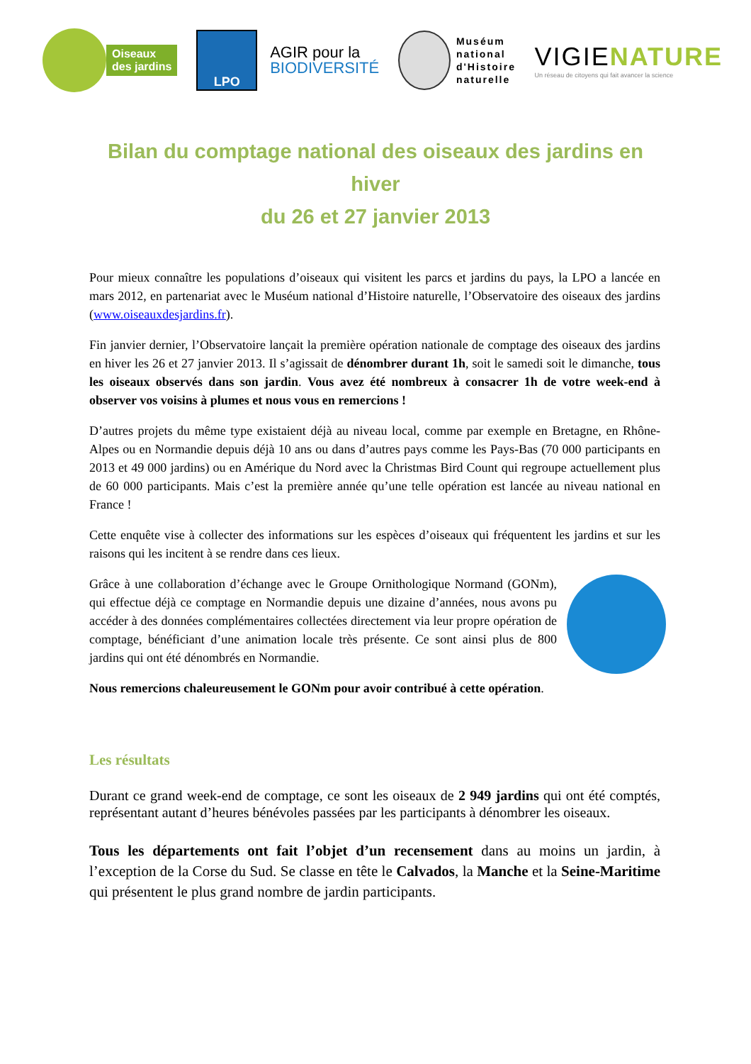Oiseaux
des jardins
LPO
AGIR pour la
BIODIVERSITÉ
Muséum
national
d'Histoire
naturelle
VIGIENATURE
Un réseau de citoyens qui fait avancer la science
Bilan du comptage national des oiseaux des jardins en hiver
du 26 et 27 janvier 2013
Pour mieux connaître les populations d’oiseaux qui visitent les parcs et jardins du pays, la LPO a lancée en mars 2012, en partenariat avec le Muséum national d’Histoire naturelle, l’Observatoire des oiseaux des jardins (www.oiseauxdesjardins.fr).
Fin janvier dernier, l’Observatoire lançait la première opération nationale de comptage des oiseaux des jardins en hiver les 26 et 27 janvier 2013. Il s’agissait de dénombrer durant 1h, soit le samedi soit le dimanche, tous les oiseaux observés dans son jardin. Vous avez été nombreux à consacrer 1h de votre week-end à observer vos voisins à plumes et nous vous en remercions !
D’autres projets du même type existaient déjà au niveau local, comme par exemple en Bretagne, en Rhône-Alpes ou en Normandie depuis déjà 10 ans ou dans d’autres pays comme les Pays-Bas (70 000 participants en 2013 et 49 000 jardins) ou en Amérique du Nord avec la Christmas Bird Count qui regroupe actuellement plus de 60 000 participants. Mais c’est la première année qu’une telle opération est lancée au niveau national en France !
Cette enquête vise à collecter des informations sur les espèces d’oiseaux qui fréquentent les jardins et sur les raisons qui les incitent à se rendre dans ces lieux.
Grâce à une collaboration d’échange avec le Groupe Ornithologique Normand (GONm), qui effectue déjà ce comptage en Normandie depuis une dizaine d’années, nous avons pu accéder à des données complémentaires collectées directement via leur propre opération de comptage, bénéficiant d’une animation locale très présente. Ce sont ainsi plus de 800 jardins qui ont été dénombrés en Normandie.
Nous remercions chaleureusement le GONm pour avoir contribué à cette opération.
Les résultats
Durant ce grand week-end de comptage, ce sont les oiseaux de 2 949 jardins qui ont été comptés, représentant autant d’heures bénévoles passées par les participants à dénombrer les oiseaux.
Tous les départements ont fait l’objet d’un recensement dans au moins un jardin, à l’exception de la Corse du Sud. Se classe en tête le Calvados, la Manche et la Seine-Maritime qui présentent le plus grand nombre de jardin participants.